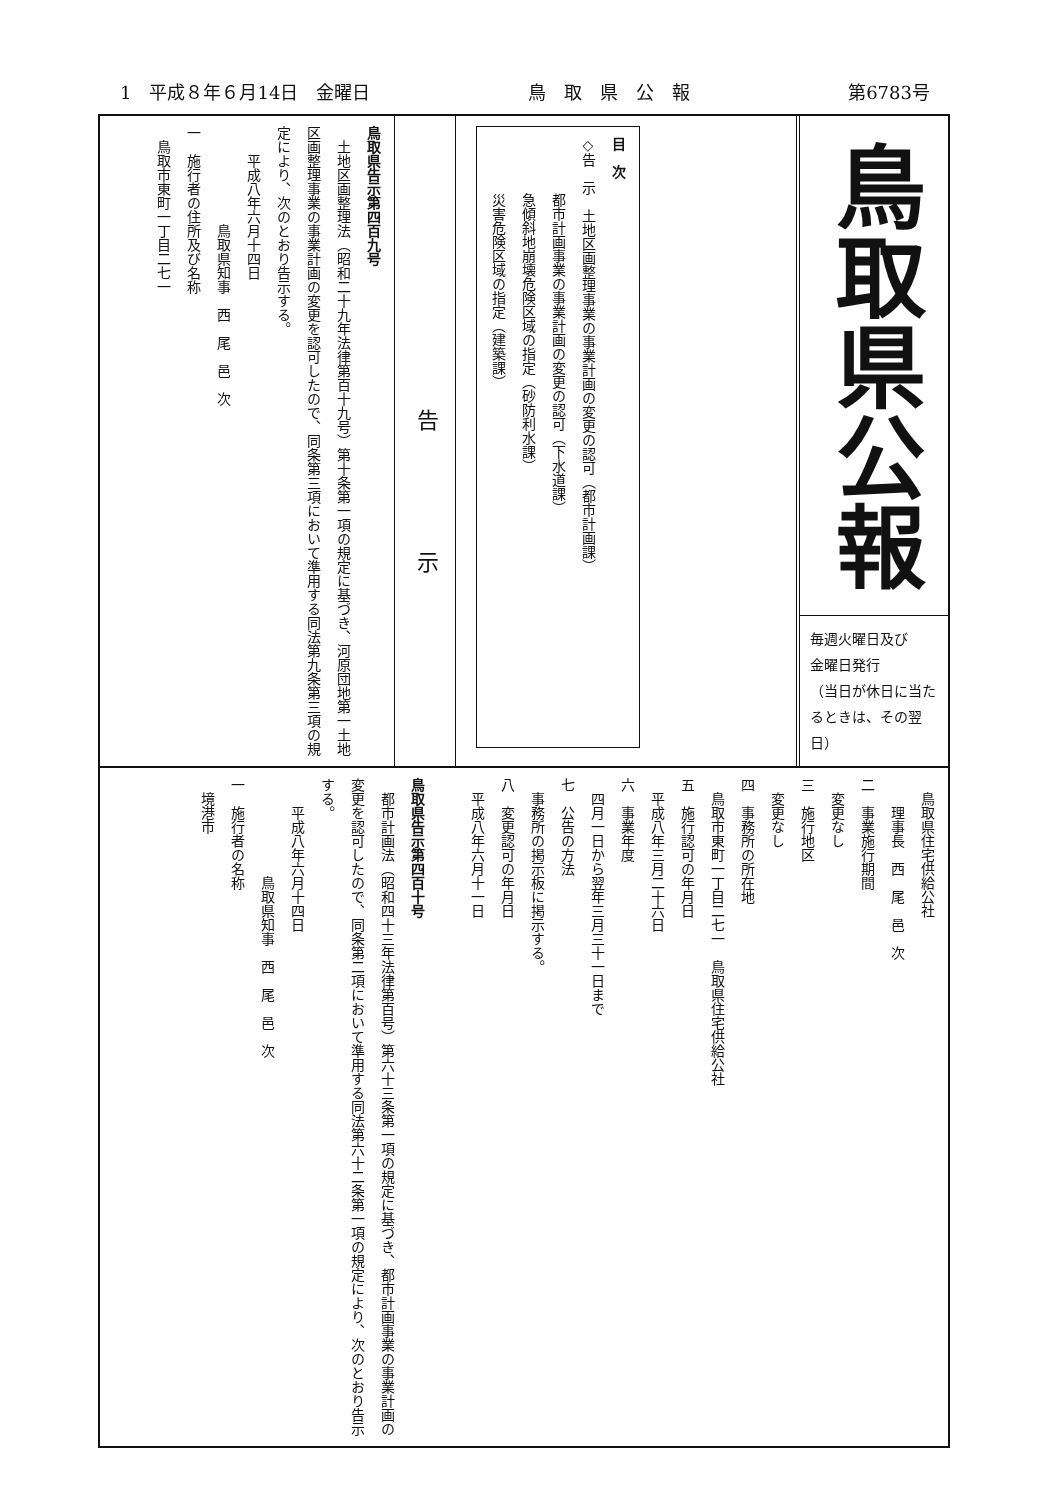1　平成８年６月14日　金曜日 鳥　取　県　公　報 第6783号
鳥取県公報
毎週火曜日及び
金曜日発行
（当日が休日に当たるときは、その翌日）
目　次
◇告　示　土地区画整理事業の事業計画の変更の認可（都市計画課）
　　　　都市計画事業の事業計画の変更の認可（下水道課）
　　　　急傾斜地崩壊危険区域の指定（砂防利水課）
　　　　災害危険区域の指定（建築課）
告示
鳥取県告示第四百九号
　土地区画整理法（昭和二十九年法律第百十九号）第十条第一項の規定に基づき、河原団地第一土地区画整理事業の事業計画の変更を認可したので、同条第三項において準用する同法第九条第三項の規定により、次のとおり告示する。
　　平成八年六月十四日
　　　　　　　鳥取県知事　西　尾　邑　次
一　施行者の住所及び名称
　鳥取市東町一丁目二七一
　鳥取県住宅供給公社
　　理事長　西　尾　邑　次
二　事業施行期間
　変更なし
三　施行地区
　変更なし
四　事務所の所在地
　鳥取市東町一丁目二七一　鳥取県住宅供給公社
五　施行認可の年月日
　平成八年三月二十六日
六　事業年度
　四月一日から翌年三月三十一日まで
七　公告の方法
　事務所の掲示板に掲示する。
八　変更認可の年月日
　平成八年六月十一日
鳥取県告示第四百十号
　都市計画法（昭和四十三年法律第百号）第六十三条第一項の規定に基づき、都市計画事業の事業計画の変更を認可したので、同条第二項において準用する同法第六十二条第一項の規定により、次のとおり告示する。
　　平成八年六月十四日
　　　　　　　鳥取県知事　西　尾　邑　次
一　施行者の名称
　境港市